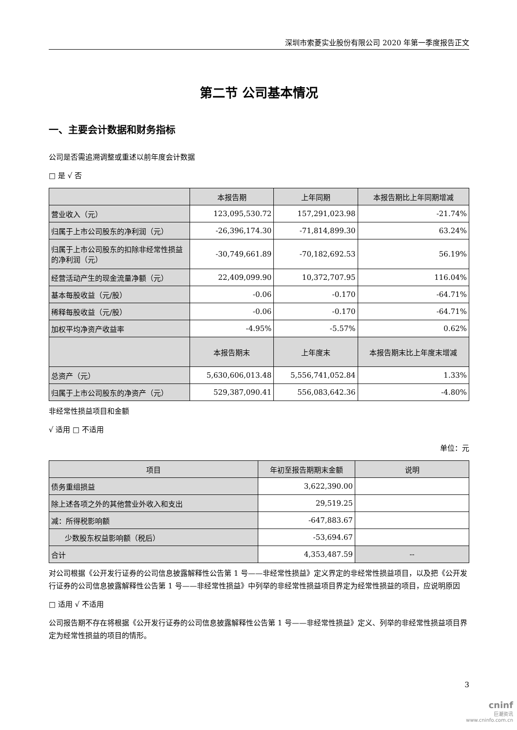深圳市索菱实业股份有限公司 2020 年第一季度报告正文
第二节 公司基本情况
一、主要会计数据和财务指标
公司是否需追溯调整或重述以前年度会计数据
□ 是 √ 否
| | 本报告期 | 上年同期 | 本报告期比上年同期增减 |
| --- | --- | --- | --- |
| 营业收入（元） | 123,095,530.72 | 157,291,023.98 | -21.74% |
| 归属于上市公司股东的净利润（元） | -26,396,174.30 | -71,814,899.30 | 63.24% |
| 归属于上市公司股东的扣除非经常性损益的净利润（元） | -30,749,661.89 | -70,182,692.53 | 56.19% |
| 经营活动产生的现金流量净额（元） | 22,409,099.90 | 10,372,707.95 | 116.04% |
| 基本每股收益（元/股） | -0.06 | -0.170 | -64.71% |
| 稀释每股收益（元/股） | -0.06 | -0.170 | -64.71% |
| 加权平均净资产收益率 | -4.95% | -5.57% | 0.62% |
| | 本报告期末 | 上年度末 | 本报告期末比上年度末增减 |
| 总资产（元） | 5,630,606,013.48 | 5,556,741,052.84 | 1.33% |
| 归属于上市公司股东的净资产（元） | 529,387,090.41 | 556,083,642.36 | -4.80% |
非经常性损益项目和金额
√ 适用 □ 不适用
单位：元
| 项目 | 年初至报告期期末金额 | 说明 |
| --- | --- | --- |
| 债务重组损益 | 3,622,390.00 | |
| 除上述各项之外的其他营业外收入和支出 | 29,519.25 | |
| 减：所得税影响额 | -647,883.67 | |
| 少数股东权益影响额（税后） | -53,694.67 | |
| 合计 | 4,353,487.59 | -- |
对公司根据《公开发行证券的公司信息披露解释性公告第 1 号——非经常性损益》定义界定的非经常性损益项目，以及把《公开发行证券的公司信息披露解释性公告第 1 号——非经常性损益》中列举的非经常性损益项目界定为经常性损益的项目，应说明原因
□ 适用 √ 不适用
公司报告期不存在将根据《公开发行证券的公司信息披露解释性公告第 1 号——非经常性损益》定义、列举的非经常性损益项目界定为经常性损益的项目的情形。
3
cninf
巨潮资讯
www.cninfo.com.cn